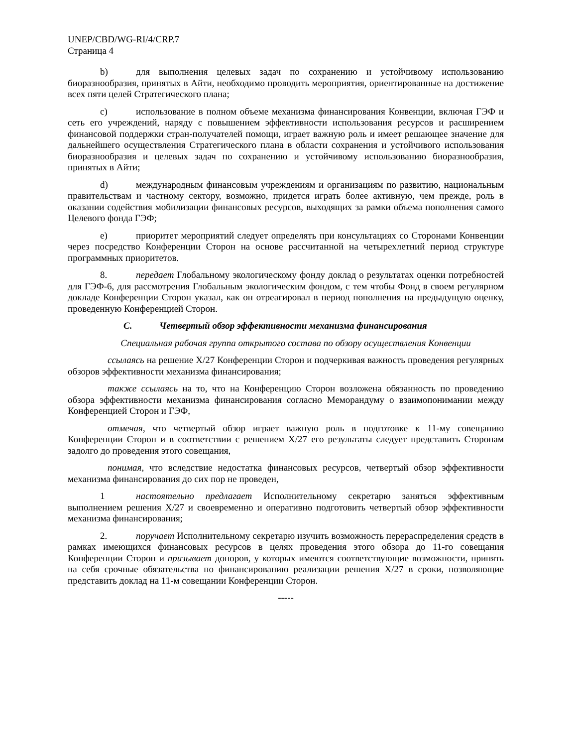UNEP/CBD/WG-RI/4/CRP.7
Страница 4
b) для выполнения целевых задач по сохранению и устойчивому использованию биоразнообразия, принятых в Айти, необходимо проводить мероприятия, ориентированные на достижение всех пяти целей Стратегического плана;
c) использование в полном объеме механизма финансирования Конвенции, включая ГЭФ и сеть его учреждений, наряду с повышением эффективности использования ресурсов и расширением финансовой поддержки стран-получателей помощи, играет важную роль и имеет решающее значение для дальнейшего осуществления Стратегического плана в области сохранения и устойчивого использования биоразнообразия и целевых задач по сохранению и устойчивому использованию биоразнообразия, принятых в Айти;
d) международным финансовым учреждениям и организациям по развитию, национальным правительствам и частному сектору, возможно, придется играть более активную, чем прежде, роль в оказании содействия мобилизации финансовых ресурсов, выходящих за рамки объема пополнения самого Целевого фонда ГЭФ;
e) приоритет мероприятий следует определять при консультациях со Сторонами Конвенции через посредство Конференции Сторон на основе рассчитанной на четырехлетний период структуре программных приоритетов.
8. передает Глобальному экологическому фонду доклад о результатах оценки потребностей для ГЭФ-6, для рассмотрения Глобальным экологическим фондом, с тем чтобы Фонд в своем регулярном докладе Конференции Сторон указал, как он отреагировал в период пополнения на предыдущую оценку, проведенную Конференцией Сторон.
C. Четвертый обзор эффективности механизма финансирования
Специальная рабочая группа открытого состава по обзору осуществления Конвенции
ссылаясь на решение X/27 Конференции Сторон и подчеркивая важность проведения регулярных обзоров эффективности механизма финансирования;
также ссылаясь на то, что на Конференцию Сторон возложена обязанность по проведению обзора эффективности механизма финансирования согласно Меморандуму о взаимопонимании между Конференцией Сторон и ГЭФ,
отмечая, что четвертый обзор играет важную роль в подготовке к 11-му совещанию Конференции Сторон и в соответствии с решением X/27 его результаты следует представить Сторонам задолго до проведения этого совещания,
понимая, что вследствие недостатка финансовых ресурсов, четвертый обзор эффективности механизма финансирования до сих пор не проведен,
1 настоятельно предлагает Исполнительному секретарю заняться эффективным выполнением решения X/27 и своевременно и оперативно подготовить четвертый обзор эффективности механизма финансирования;
2. поручает Исполнительному секретарю изучить возможность перераспределения средств в рамках имеющихся финансовых ресурсов в целях проведения этого обзора до 11-го совещания Конференции Сторон и призывает доноров, у которых имеются соответствующие возможности, принять на себя срочные обязательства по финансированию реализации решения X/27 в сроки, позволяющие представить доклад на 11-м совещании Конференции Сторон.
-----